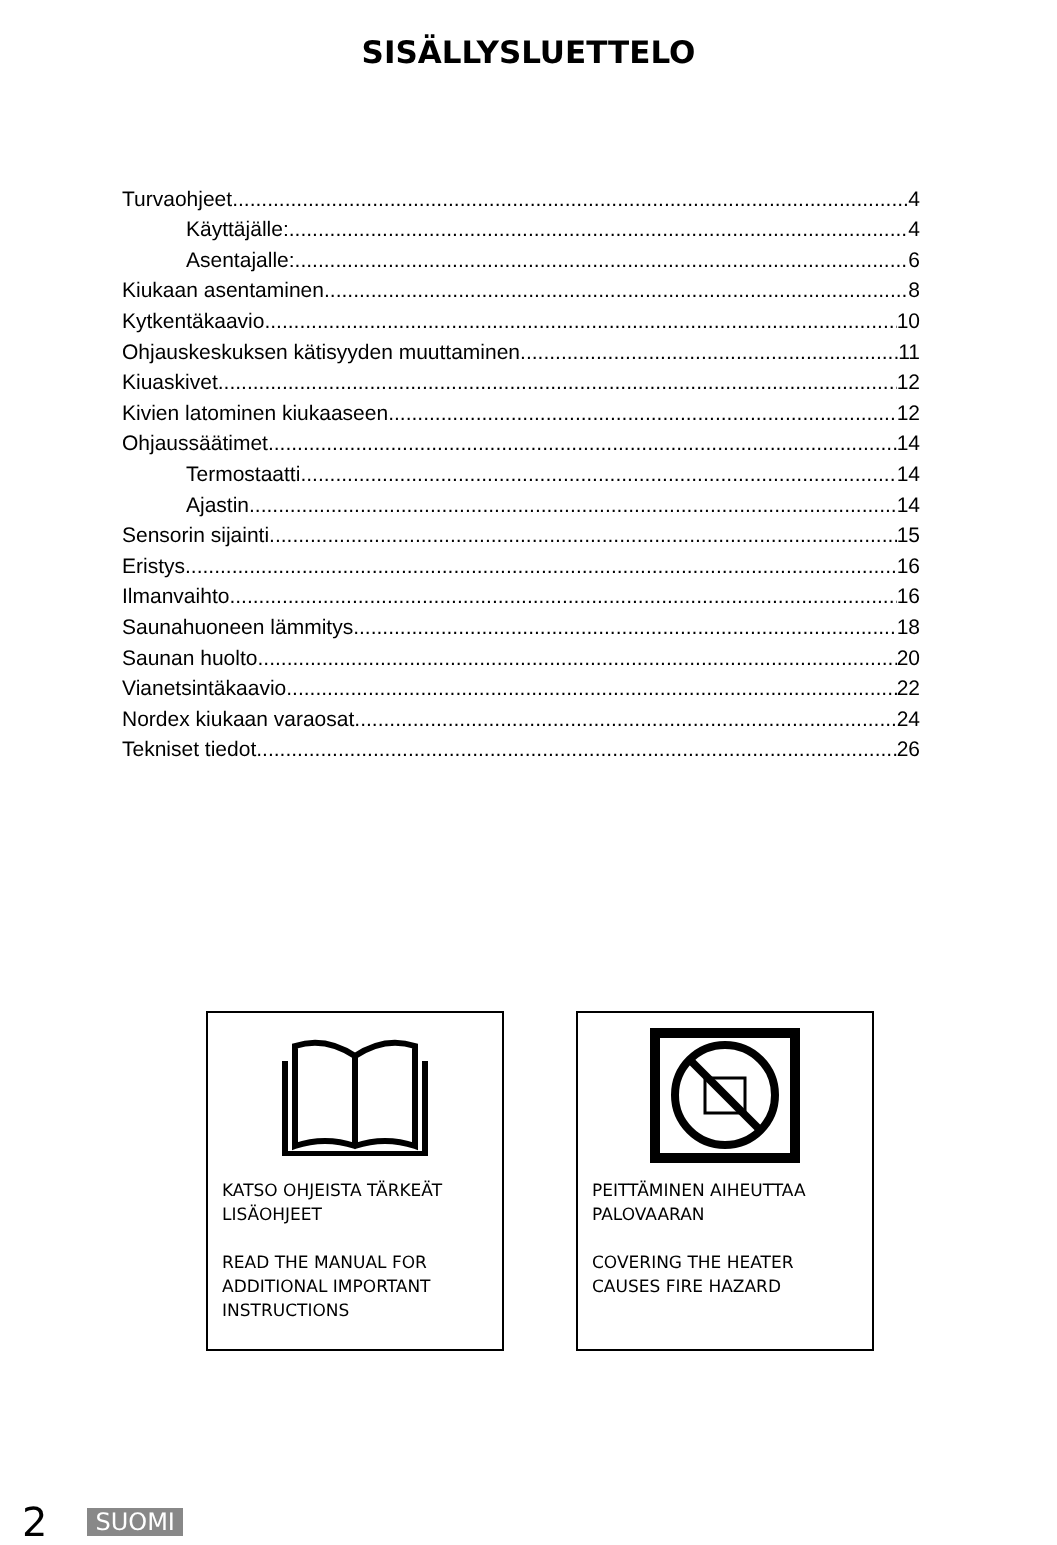SISÄLLYSLUETTELO
Turvaohjeet 4
Käyttäjälle: 4
Asentajalle: 6
Kiukaan asentaminen 8
Kytkentäkaavio 10
Ohjauskeskuksen kätisyyden muuttaminen 11
Kiuaskivet 12
Kivien latominen kiukaaseen 12
Ohjaussäätimet 14
Termostaatti 14
Ajastin 14
Sensorin sijainti 15
Eristys 16
Ilmanvaihto 16
Saunahuoneen lämmitys 18
Saunan huolto 20
Vianetsintäkaavio 22
Nordex kiukaan varaosat 24
Tekniset tiedot 26
KATSO OHJEISTA TÄRKEÄT LISÄOHJEET
READ THE MANUAL FOR ADDITIONAL IMPORTANT INSTRUCTIONS
PEITTÄMINEN AIHEUTTAA PALOVAARAN
COVERING THE HEATER CAUSES FIRE HAZARD
2 SUOMI